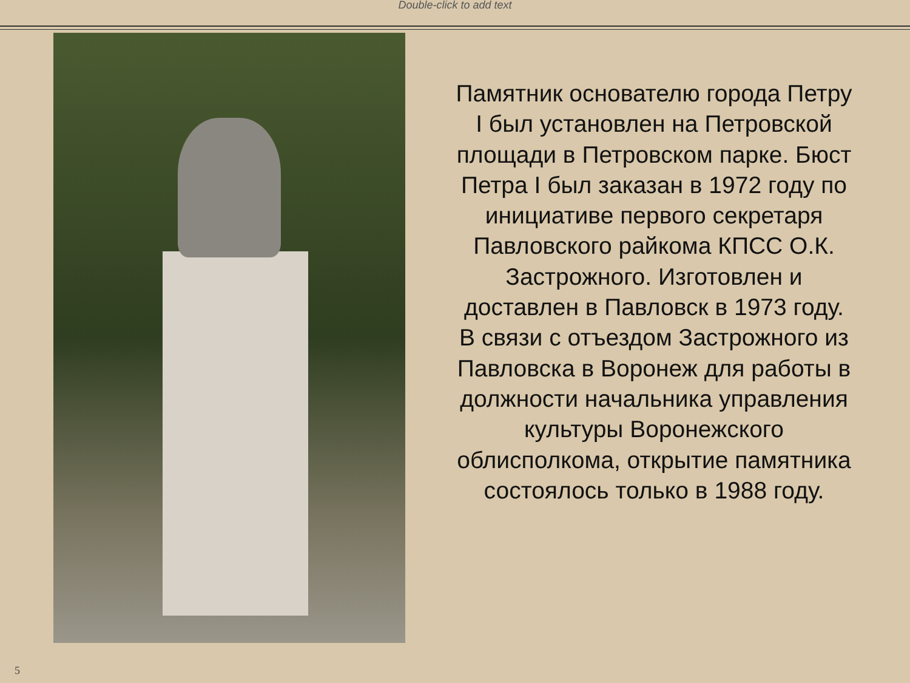Double-click to add text
Памятник основателю города Петру I был установлен на Петровской площади в Петровском парке. Бюст Петра I был заказан в 1972 году по инициативе первого секретаря Павловского райкома КПСС О.К. Застрожного. Изготовлен и доставлен в Павловск в 1973 году. В связи с отъездом Застрожного из Павловска в Воронеж для работы в должности начальника управления культуры Воронежского облисполкома, открытие памятника состоялось только в 1988 году.
5